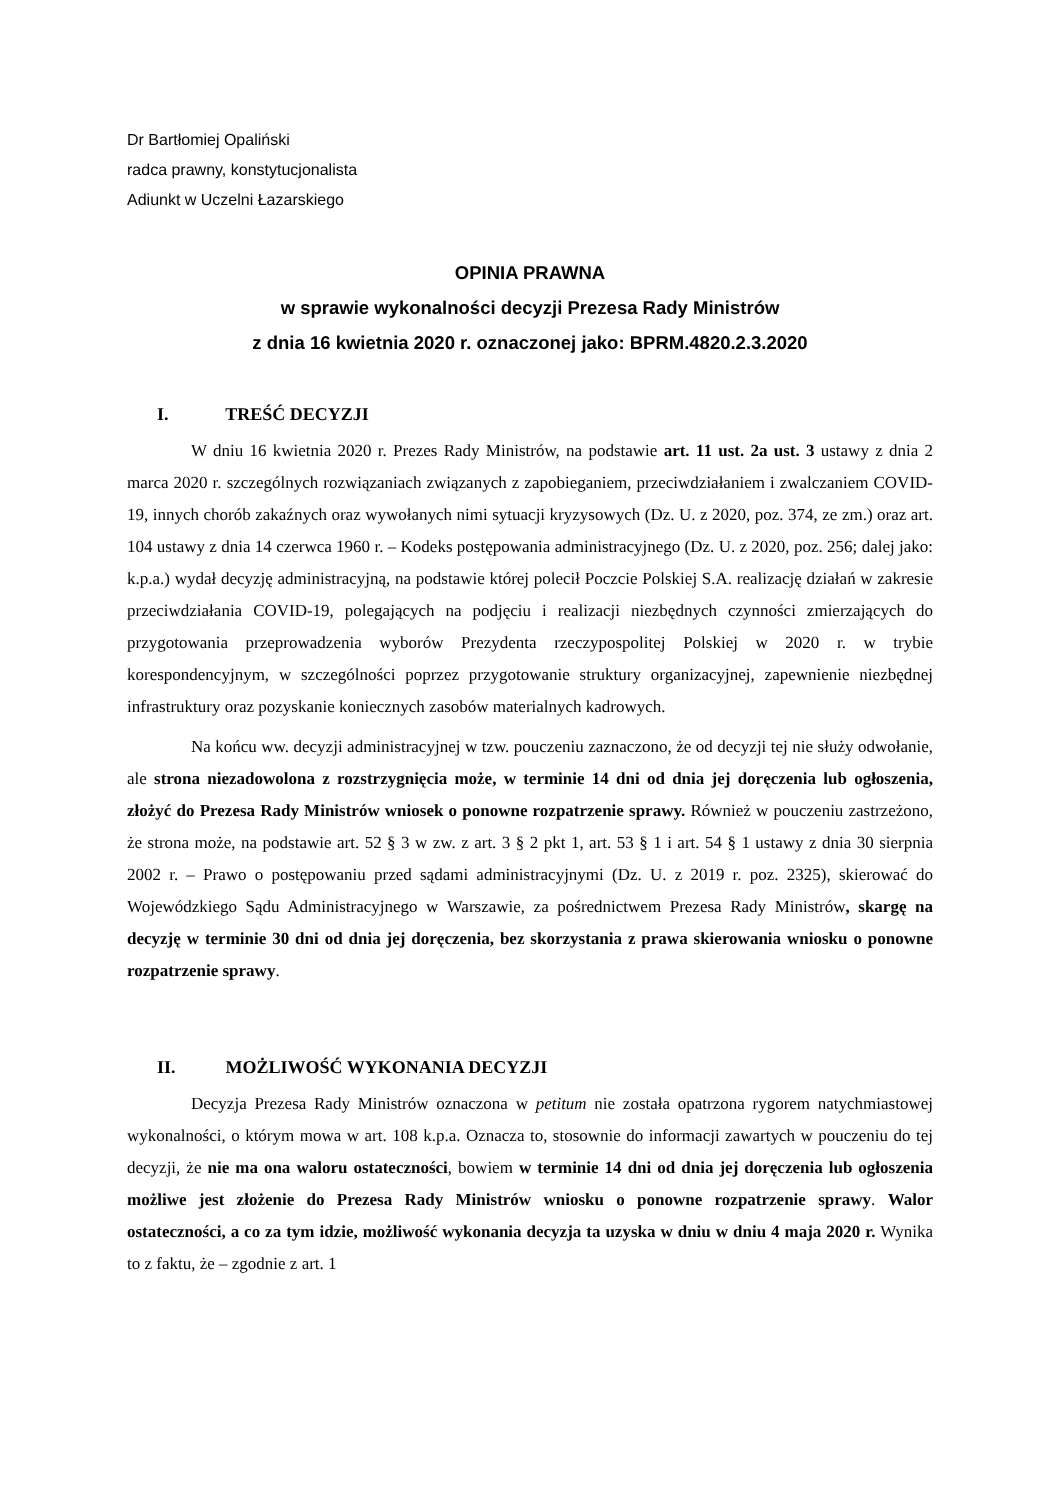Dr Bartłomiej Opaliński
radca prawny, konstytucjonalista
Adiunkt w Uczelni Łazarskiego
OPINIA PRAWNA
w sprawie wykonalności decyzji Prezesa Rady Ministrów
z dnia 16 kwietnia 2020 r. oznaczonej jako: BPRM.4820.2.3.2020
I. TREŚĆ DECYZJI
W dniu 16 kwietnia 2020 r. Prezes Rady Ministrów, na podstawie art. 11 ust. 2a ust. 3 ustawy z dnia 2 marca 2020 r. szczególnych rozwiązaniach związanych z zapobieganiem, przeciwdziałaniem i zwalczaniem COVID-19, innych chorób zakaźnych oraz wywołanych nimi sytuacji kryzysowych (Dz. U. z 2020, poz. 374, ze zm.) oraz art. 104 ustawy z dnia 14 czerwca 1960 r. – Kodeks postępowania administracyjnego (Dz. U. z 2020, poz. 256; dalej jako: k.p.a.) wydał decyzję administracyjną, na podstawie której polecił Poczcie Polskiej S.A. realizację działań w zakresie przeciwdziałania COVID-19, polegających na podjęciu i realizacji niezbędnych czynności zmierzających do przygotowania przeprowadzenia wyborów Prezydenta rzeczypospolitej Polskiej w 2020 r. w trybie korespondencyjnym, w szczególności poprzez przygotowanie struktury organizacyjnej, zapewnienie niezbędnej infrastruktury oraz pozyskanie koniecznych zasobów materialnych kadrowych.
Na końcu ww. decyzji administracyjnej w tzw. pouczeniu zaznaczono, że od decyzji tej nie służy odwołanie, ale strona niezadowolona z rozstrzygnięcia może, w terminie 14 dni od dnia jej doręczenia lub ogłoszenia, złożyć do Prezesa Rady Ministrów wniosek o ponowne rozpatrzenie sprawy. Również w pouczeniu zastrzeżono, że strona może, na podstawie art. 52 § 3 w zw. z art. 3 § 2 pkt 1, art. 53 § 1 i art. 54 § 1 ustawy z dnia 30 sierpnia 2002 r. – Prawo o postępowaniu przed sądami administracyjnymi (Dz. U. z 2019 r. poz. 2325), skierować do Wojewódzkiego Sądu Administracyjnego w Warszawie, za pośrednictwem Prezesa Rady Ministrów, skargę na decyzję w terminie 30 dni od dnia jej doręczenia, bez skorzystania z prawa skierowania wniosku o ponowne rozpatrzenie sprawy.
II. MOŻLIWOŚĆ WYKONANIA DECYZJI
Decyzja Prezesa Rady Ministrów oznaczona w petitum nie została opatrzona rygorem natychmiastowej wykonalności, o którym mowa w art. 108 k.p.a. Oznacza to, stosownie do informacji zawartych w pouczeniu do tej decyzji, że nie ma ona waloru ostateczności, bowiem w terminie 14 dni od dnia jej doręczenia lub ogłoszenia możliwe jest złożenie do Prezesa Rady Ministrów wniosku o ponowne rozpatrzenie sprawy. Walor ostateczności, a co za tym idzie, możliwość wykonania decyzja ta uzyska w dniu w dniu 4 maja 2020 r. Wynika to z faktu, że – zgodnie z art. 1